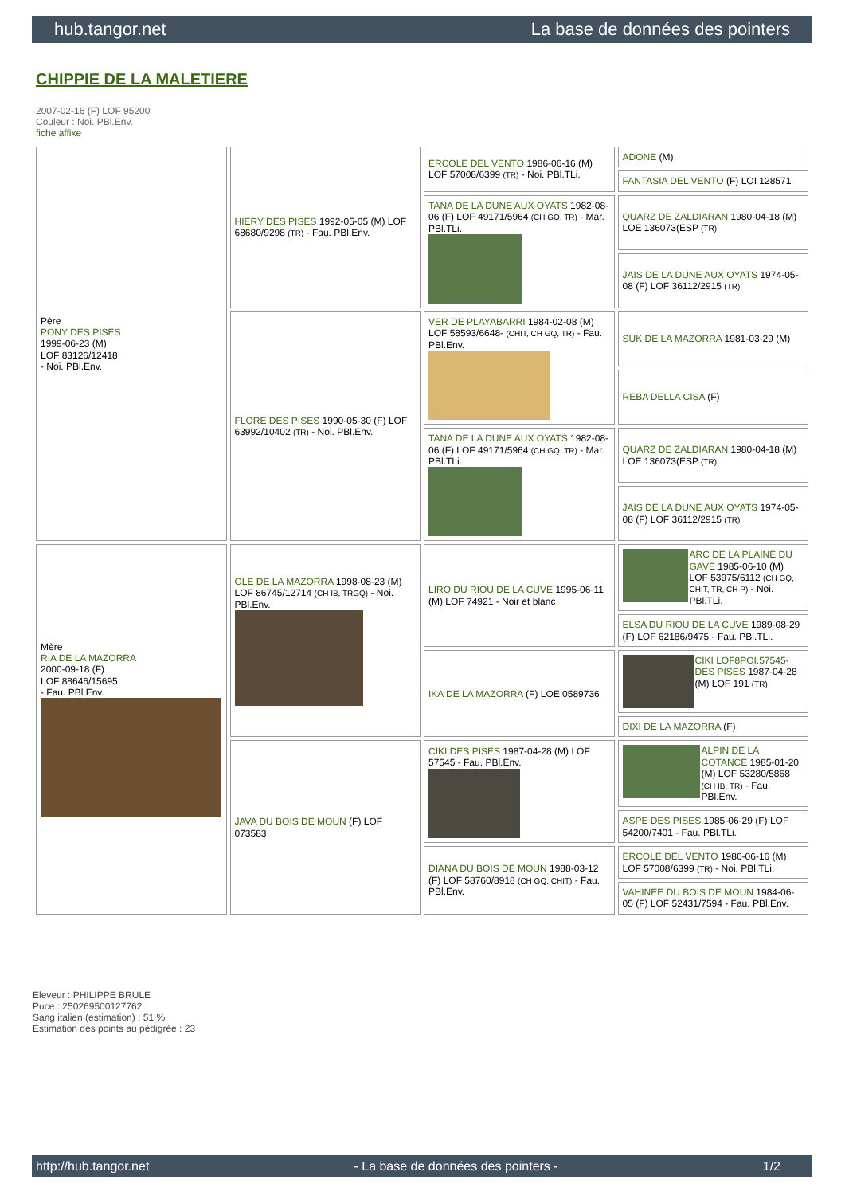hub.tangor.net La base de données des pointers
CHIPPIE DE LA MALETIERE
2007-02-16 (F) LOF 95200
Couleur : Noi. PBl.Env.
fiche affixe
| Père PONY DES PISES 1999-06-23 (M) LOF 83126/12418 - Noi. PBl.Env. | HIERY DES PISES 1992-05-05 (M) LOF 68680/9298 (TR) - Fau. PBl.Env. | ERCOLE DEL VENTO 1986-06-16 (M) LOF 57008/6399 (TR) - Noi. PBl.TLi. | ADONE (M) |
| | | | FANTASIA DEL VENTO (F) LOI 128571 |
| | | TANA DE LA DUNE AUX OYATS 1982-08-06 (F) LOF 49171/5964 (CH GQ, TR) - Mar. PBl.TLi. | QUARZ DE ZALDIARAN 1980-04-18 (M) LOE 136073(ESP (TR) |
| | | | JAIS DE LA DUNE AUX OYATS 1974-05-08 (F) LOF 36112/2915 (TR) |
| | FLORE DES PISES 1990-05-30 (F) LOF 63992/10402 (TR) - Noi. PBl.Env. | VER DE PLAYABARRI 1984-02-08 (M) LOF 58593/6648- (CHIT, CH GQ, TR) - Fau. PBl.Env. | SUK DE LA MAZORRA 1981-03-29 (M) |
| | | | REBA DELLA CISA (F) |
| | | TANA DE LA DUNE AUX OYATS 1982-08-06 (F) LOF 49171/5964 (CH GQ, TR) - Mar. PBl.TLi. | QUARZ DE ZALDIARAN 1980-04-18 (M) LOE 136073(ESP (TR) |
| | | | JAIS DE LA DUNE AUX OYATS 1974-05-08 (F) LOF 36112/2915 (TR) |
| Mère RIA DE LA MAZORRA 2000-09-18 (F) LOF 88646/15695 - Fau. PBl.Env. | OLE DE LA MAZORRA 1998-08-23 (M) LOF 86745/12714 (CH IB, TRGQ) - Noi. PBl.Env. | LIRO DU RIOU DE LA CUVE 1995-06-11 (M) LOF 74921 - Noir et blanc | ARC DE LA PLAINE DU GAVE 1985-06-10 (M) LOF 53975/6112 (CH GQ, CHIT, TR, CH P) - Noi. PBl.TLi. |
| | | | ELSA DU RIOU DE LA CUVE 1989-08-29 (F) LOF 62186/9475 - Fau. PBl.TLi. |
| | | IKA DE LA MAZORRA (F) LOE 0589736 | CIKI LOF8POI.57545- DES PISES 1987-04-28 (M) LOF 191 (TR) |
| | | | DIXI DE LA MAZORRA (F) |
| | JAVA DU BOIS DE MOUN (F) LOF 073583 | CIKI DES PISES 1987-04-28 (M) LOF 57545 - Fau. PBl.Env. | ALPIN DE LA COTANCE 1985-01-20 (M) LOF 53280/5868 (CH IB, TR) - Fau. PBl.Env. |
| | | | ASPE DES PISES 1985-06-29 (F) LOF 54200/7401 - Fau. PBl.TLi. |
| | | DIANA DU BOIS DE MOUN 1988-03-12 (F) LOF 58760/8918 (CH GQ, CHIT) - Fau. PBl.Env. | ERCOLE DEL VENTO 1986-06-16 (M) LOF 57008/6399 (TR) - Noi. PBl.TLi. |
| | | | VAHINEE DU BOIS DE MOUN 1984-06-05 (F) LOF 52431/7594 - Fau. PBl.Env. |
Eleveur : PHILIPPE BRULE
Puce : 250269500127762
Sang italien (estimation) : 51 %
Estimation des points au pédigrée : 23
http://hub.tangor.net - La base de données des pointers - 1/2